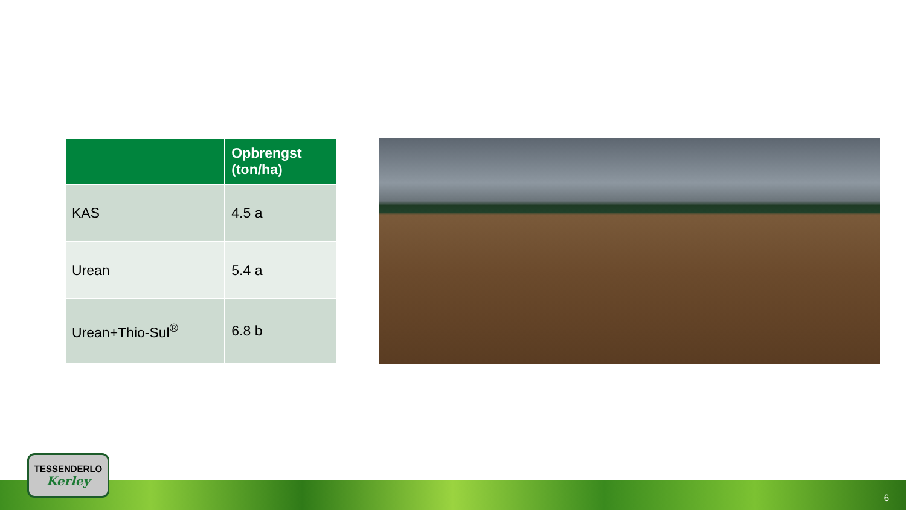| | Opbrengst (ton/ha) |
| --- | --- |
| KAS | 4.5 a |
| Urean | 5.4 a |
| Urean+Thio-Sul<sup>®</sup> | 6.8 b |
TESSENDERLO
Kerley
6